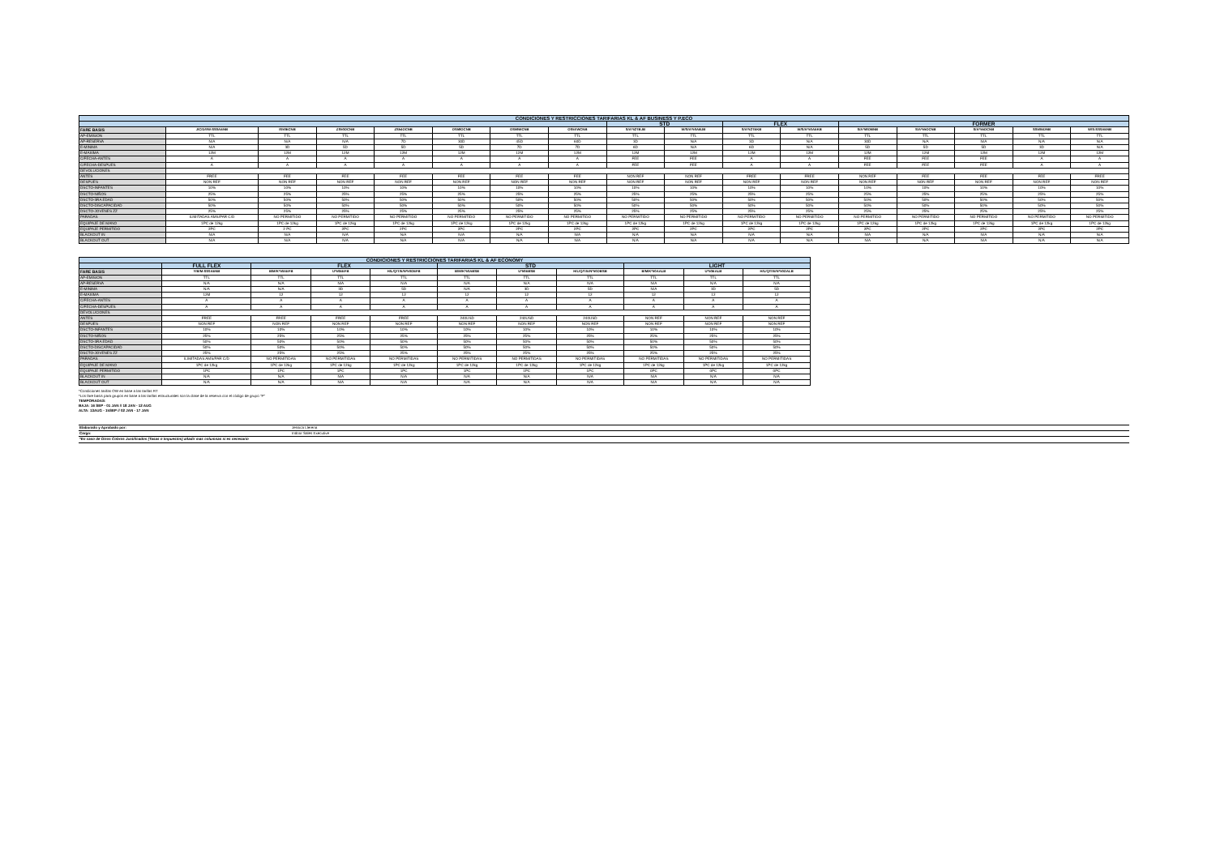| CONDICIONES Y RESTRICCIONES TARIFARIAS KL & AF BUSINESS Y P.ECO | | | | | | | | | | | | | | | | |
| | | | | | | | | STD | | FLEX | | FORMER | | | | |
| FARE BASIS | J/C/D/I/W-SS0AENB | IS50ECNB | ZS50OCNB | ZS54OCNB | OS58OCNB | OS59WCNB | OS5XWCNB | S/A*52TBJB | W/S/A*50ABJB | S/A*52TEKB | W/S/A*50AEKB | S/A*58OBNB | S/A*55OCNB | S/A*55OCNB | SS50EDNB | W/S-SS0AENB |
| AP-EMISION | TTL | TTL | TTL | TTL | TTL | TTL | TTL | TTL | TTL | TTL | TTL | TTL | TTL | TTL | TTL | TTL |
| AP-RESERVA | N/A | N/A | N/A | 7D | 30D | 45D | 60D | 3D | N/A | 3D | N/A | 30D | N/A | N/A | N/A | N/A |
| E-MINIMA | N/A | 3D | 5D | 5D | 5D | 7D | 7D | 6D | N/A | 6D | N/A | 5D | 5D | 5D | 3D | N/A |
| E-MAXIMA | 12M | 12M | 12M | 12M | 12M | 12M | 12M | 12M | 12M | 12M | 12M | 12M | 12M | 12M | 12M | 12M |
| C/FECHA-ANTES | A | A | A | A | A | A | A | FEE | FEE | A | A | FEE | FEE | FEE | A | A |
| C/FECHA-DESPUES | A | A | A | A | A | A | A | FEE | FEE | A | A | FEE | FEE | FEE | A | A |
| DEVOLUCIONES | | | | | | | | | | | | | | | | |
| ANTES | FREE | FEE | FEE | FEE | FEE | FEE | FEE | NON REF | NON REF | FREE | FREE | NON REF | FEE | FEE | FEE | FREE |
| DESPUES | NON REF | NON REF | NON REF | NON REF | NON REF | NON REF | NON REF | NON REF | NON REF | NON REF | NON REF | NON REF | NON REF | NON REF | NON REF | NON REF |
| DSCTO-INFANTES | 10% | 10% | 10% | 10% | 10% | 10% | 10% | 10% | 10% | 10% | 10% | 10% | 10% | 10% | 10% | 10% |
| DSCTO-NIÑOS | 25% | 25% | 25% | 25% | 25% | 25% | 25% | 25% | 25% | 25% | 25% | 25% | 25% | 25% | 25% | 25% |
| DSCTO-3RA EDAD | 50% | 50% | 50% | 50% | 50% | 50% | 50% | 50% | 50% | 50% | 50% | 50% | 50% | 50% | 50% | 50% |
| DSCTO-DISCAPACIDAD | 50% | 50% | 50% | 50% | 50% | 50% | 50% | 50% | 50% | 50% | 50% | 50% | 50% | 50% | 50% | 50% |
| DSCTO-JOVENES ZZ | 25% | 25% | 25% | 25% | 25% | 25% | 25% | 25% | 25% | 25% | 25% | 25% | 25% | 25% | 25% | 25% |
| PARADAS | ILIMITADAS AMS/PAR C/D | NO PERMITIDO | NO PERMITIDO | NO PERMITIDO | NO PERMITIDO | NO PERMITIDO | NO PERMITIDO | NO PERMITIDO | NO PERMITIDO | NO PERMITIDO | NO PERMITIDO | NO PERMITIDO | NO PERMITIDO | NO PERMITIDO | NO PERMITIDO | NO PERMITIDO |
| EQUIPAJE DE MANO | 1PC de 12kg | 1PC de 12kg | 1PC de 12kg | 1PC de 12kg | 1PC de 12kg | 1PC de 12kg | 1PC de 12kg | 1PC de 12kg | 1PC de 12kg | 1PC de 12kg | 1PC de 12kg | 1PC de 12kg | 1PC de 12kg | 1PC de 12kg | 1PC de 12kg | 1PC de 12kg |
| EQUIPAJE PERMITIDO | 2PC | 2 PC | 2PC | 2PC | 2PC | 2PC | 2PC | 2PC | 2PC | 2PC | 2PC | 2PC | 2PC | 2PC | 2PC | 2PC |
| BLACKOUT IN | N/A | N/A | N/A | N/A | N/A | N/A | N/A | N/A | N/A | N/A | N/A | N/A | N/A | N/A | N/A | N/A |
| BLACKOUT OUT | N/A | N/A | N/A | N/A | N/A | N/A | N/A | N/A | N/A | N/A | N/A | N/A | N/A | N/A | N/A | N/A |
| CONDICIONES Y RESTRICCIONES TARIFARIAS KL & AF ECONOMY | | | | | | | | | | |
| | FULL FLEX | FLEX | | | STD | | | LIGHT | | |
| FARE BASIS | Y/B/M-SS0AENB | B/M/K*50AEFB | U*50EEFB | H/L/Q/T/E/N*50OEFB | B/M/K*50ABSB | U*50EBSB | H/L/Q/T/E/N*50OBSB | B/M/K*50AALB | U*50EALB | H/L/Q/T/E/N*50OALB |
| AP-EMISION | TTL | TTL | TTL | TTL | TTL | TTL | TTL | TTL | TTL | TTL |
| AP-RESERVA | N/A | N/A | N/A | N/A | N/A | N/A | N/A | N/A | N/A | N/A |
| E-MINIMA | N/A | N/A | 3D | 5D | N/A | 3D | 5D | N/A | 3D | 5D |
| E-MAXIMA | 12M | 12 | 12 | 12 | 12 | 12 | 12 | 12 | 12 | 12 |
| C/FECHA-ANTES | A | A | A | A | A | A | A | A | A | A |
| C/FECHA-DESPUES | A | A | A | A | A | A | A | A | A | A |
| DEVOLUCIONES | | | | | | | | | | |
| ANTES | FREE | FREE | FREE | FREE | 240USD | 240USD | 240USD | NON REF | NON REF | NON REF |
| DESPUES | NON REF | NON REF | NON REF | NON REF | NON REF | NON REF | NON REF | NON REF | NON REF | NON REF |
| DSCTO-INFANTES | 10% | 10% | 10% | 10% | 10% | 10% | 10% | 10% | 10% | 10% |
| DSCTO-NIÑOS | 25% | 25% | 25% | 25% | 25% | 25% | 25% | 25% | 25% | 25% |
| DSCTO-3RA EDAD | 50% | 50% | 50% | 50% | 50% | 50% | 50% | 50% | 50% | 50% |
| DSCTO-DISCAPACIDAD | 50% | 50% | 50% | 50% | 50% | 50% | 50% | 50% | 50% | 50% |
| DSCTO-JOVENES ZZ | 25% | 25% | 25% | 25% | 25% | 25% | 25% | 25% | 25% | 25% |
| PARADAS | ILIMITADAS AMS/PAR C/D | NO PERMITIDAS | NO PERMITIDAS | NO PERMITIDAS | NO PERMITIDAS | NO PERMITIDAS | NO PERMITIDAS | NO PERMITIDAS | NO PERMITIDAS | NO PERMITIDAS |
| EQUIPAJE DE MANO | 1PC de 12kg | 1PC de 12kg | 1PC de 12kg | 1PC de 12kg | 1PC de 12kg | 1PC de 12kg | 1PC de 12kg | 1PC de 12kg | 1PC de 12kg | 1PC de 12kg |
| EQUIPAJE PERMITIDO | 1PC | 1PC | 1PC | 1PC | 1PC | 1PC | 1PC | 0PC | 0PC | 0PC |
| BLACKOUT IN | N/A | N/A | N/A | N/A | N/A | N/A | N/A | N/A | N/A | N/A |
| BLACKOUT OUT | N/A | N/A | N/A | N/A | N/A | N/A | N/A | N/A | N/A | N/A |
*Condiciones tarifas OW en base a las tarifas RT
*Los fare basis para grupos en base a las tarifas estructurales son la clase de la reserva con el código de grupo "P"
TEMPORADAS:
BAJA: 16 SEP - 01 JAN // 18 JAN - 12 AUG
ALTA: 13AUG - 15SEP // 02 JAN - 17 JAN
| Elaborado y Aprobado por: | Jessica Llerena |
| Cargo: | Indoor Sales Executive |
| *En caso de Otros Cobros Justificados (Tasas o Impuestos) añadir mas columnas si es necesario | |